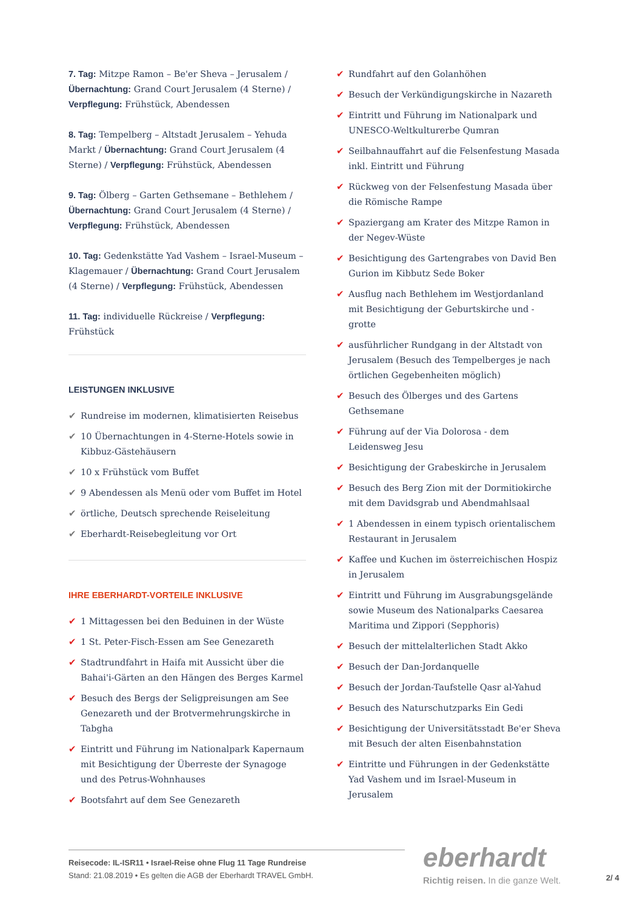7. Tag: Mitzpe Ramon – Be'er Sheva – Jerusalem / Übernachtung: Grand Court Jerusalem (4 Sterne) / Verpflegung: Frühstück, Abendessen
8. Tag: Tempelberg – Altstadt Jerusalem – Yehuda Markt / Übernachtung: Grand Court Jerusalem (4 Sterne) / Verpflegung: Frühstück, Abendessen
9. Tag: Ölberg – Garten Gethsemane – Bethlehem / Übernachtung: Grand Court Jerusalem (4 Sterne) / Verpflegung: Frühstück, Abendessen
10. Tag: Gedenkstätte Yad Vashem – Israel-Museum – Klagemauer / Übernachtung: Grand Court Jerusalem (4 Sterne) / Verpflegung: Frühstück, Abendessen
11. Tag: individuelle Rückreise / Verpflegung: Frühstück
LEISTUNGEN INKLUSIVE
✔ Rundreise im modernen, klimatisierten Reisebus
✔ 10 Übernachtungen in 4-Sterne-Hotels sowie in Kibbuz-Gästehäusern
✔ 10 x Frühstück vom Buffet
✔ 9 Abendessen als Menü oder vom Buffet im Hotel
✔ örtliche, Deutsch sprechende Reiseleitung
✔ Eberhardt-Reisebegleitung vor Ort
IHRE EBERHARDT-VORTEILE INKLUSIVE
✔ 1 Mittagessen bei den Beduinen in der Wüste
✔ 1 St. Peter-Fisch-Essen am See Genezareth
✔ Stadtrundfahrt in Haifa mit Aussicht über die Bahai'i-Gärten an den Hängen des Berges Karmel
✔ Besuch des Bergs der Seligpreisungen am See Genezareth und der Brotvermehrungskirche in Tabgha
✔ Eintritt und Führung im Nationalpark Kapernaum mit Besichtigung der Überreste der Synagoge und des Petrus-Wohnhauses
✔ Bootsfahrt auf dem See Genezareth
✔ Rundfahrt auf den Golanhöhen
✔ Besuch der Verkündigungskirche in Nazareth
✔ Eintritt und Führung im Nationalpark und UNESCO-Weltkulturerbe Qumran
✔ Seilbahnauffahrt auf die Felsenfestung Masada inkl. Eintritt und Führung
✔ Rückweg von der Felsenfestung Masada über die Römische Rampe
✔ Spaziergang am Krater des Mitzpe Ramon in der Negev-Wüste
✔ Besichtigung des Gartengrabes von David Ben Gurion im Kibbutz Sede Boker
✔ Ausflug nach Bethlehem im Westjordanland mit Besichtigung der Geburtskirche und -grotte
✔ ausführlicher Rundgang in der Altstadt von Jerusalem (Besuch des Tempelberges je nach örtlichen Gegebenheiten möglich)
✔ Besuch des Ölberges und des Gartens Gethsemane
✔ Führung auf der Via Dolorosa - dem Leidensweg Jesu
✔ Besichtigung der Grabeskirche in Jerusalem
✔ Besuch des Berg Zion mit der Dormitiokirche mit dem Davidsgrab und Abendmahlsaal
✔ 1 Abendessen in einem typisch orientalischem Restaurant in Jerusalem
✔ Kaffee und Kuchen im österreichischen Hospiz in Jerusalem
✔ Eintritt und Führung im Ausgrabungsgelände sowie Museum des Nationalparks Caesarea Maritima und Zippori (Sepphoris)
✔ Besuch der mittelalterlichen Stadt Akko
✔ Besuch der Dan-Jordanquelle
✔ Besuch der Jordan-Taufstelle Qasr al-Yahud
✔ Besuch des Naturschutzparks Ein Gedi
✔ Besichtigung der Universitätsstadt Be'er Sheva mit Besuch der alten Eisenbahnstation
✔ Eintritte und Führungen in der Gedenkstätte Yad Vashem und im Israel-Museum in Jerusalem
Reisecode: IL-ISR11 • Israel-Reise ohne Flug 11 Tage Rundreise
Stand: 21.08.2019 • Es gelten die AGB der Eberhardt TRAVEL GmbH.
eberhardt
Richtig reisen. In die ganze Welt.
2/ 4